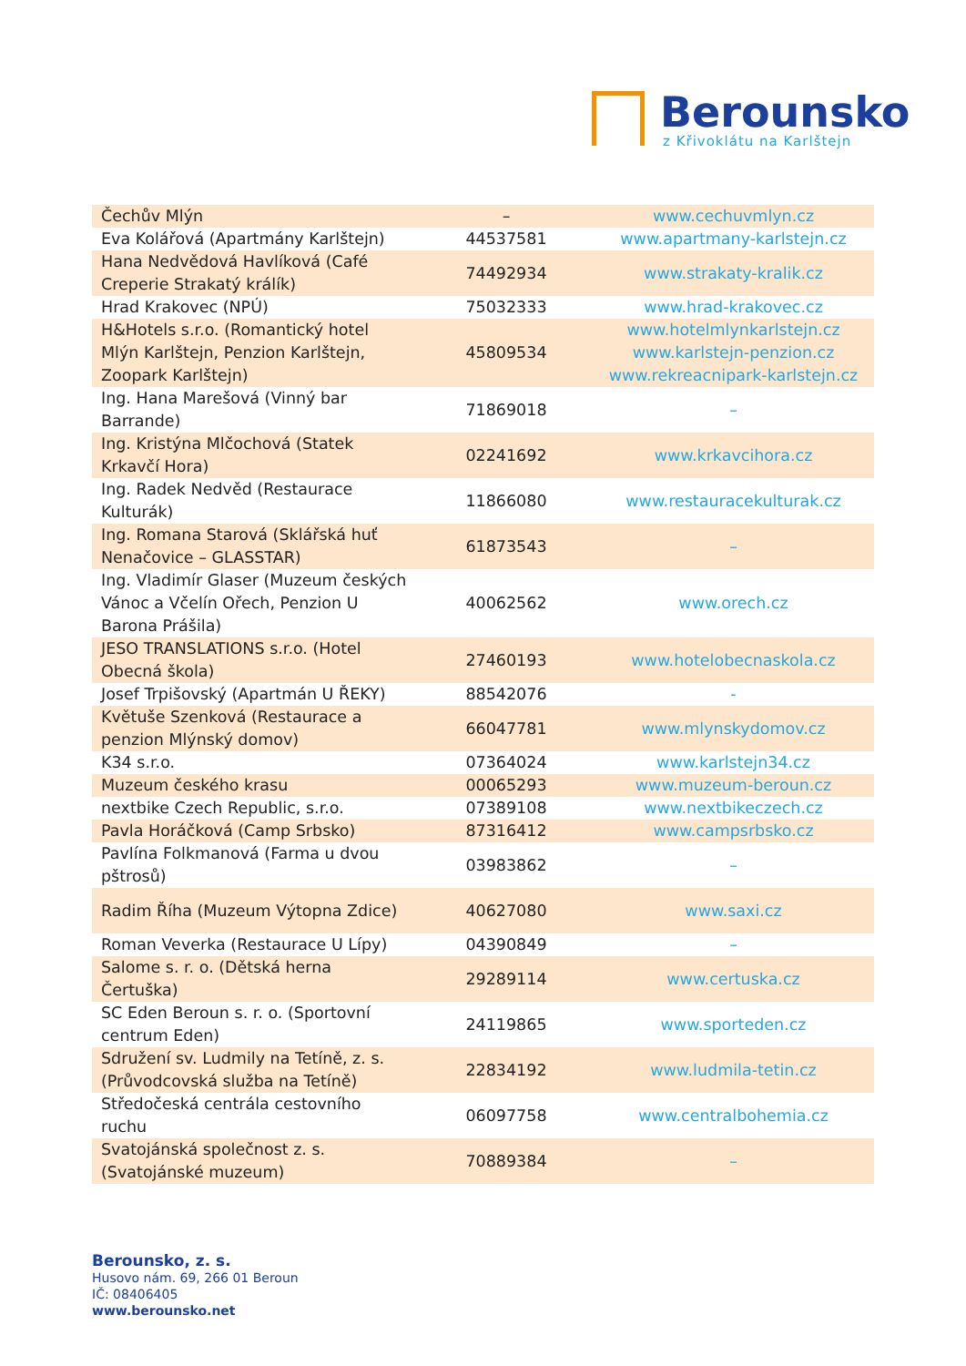Berounsko
z Křivoklátu na Karlštejn
| Čechův Mlýn | – | www.cechuvmlyn.cz |
| Eva Kolářová (Apartmány Karlštejn) | 44537581 | www.apartmany-karlstejn.cz |
| Hana Nedvědová Havlíková (Café Creperie Strakatý králík) | 74492934 | www.strakaty-kralik.cz |
| Hrad Krakovec (NPÚ) | 75032333 | www.hrad-krakovec.cz |
| H&Hotels s.r.o. (Romantický hotel Mlýn Karlštejn, Penzion Karlštejn, Zoopark Karlštejn) | 45809534 | www.hotelmlynkarlstejn.cz www.karlstejn-penzion.cz www.rekreacnipark-karlstejn.cz |
| Ing. Hana Marešová (Vinný bar Barrande) | 71869018 | – |
| Ing. Kristýna Mlčochová (Statek Krkavčí Hora) | 02241692 | www.krkavcihora.cz |
| Ing. Radek Nedvěd (Restaurace Kulturák) | 11866080 | www.restauracekulturak.cz |
| Ing. Romana Starová (Sklářská huť Nenačovice – GLASSTAR) | 61873543 | – |
| Ing. Vladimír Glaser (Muzeum českých Vánoc a Včelín Ořech, Penzion U Barona Prášila) | 40062562 | www.orech.cz |
| JESO TRANSLATIONS s.r.o. (Hotel Obecná škola) | 27460193 | www.hotelobecnaskola.cz |
| Josef Trpišovský (Apartmán U ŘEKY) | 88542076 | - |
| Květuše Szenková (Restaurace a penzion Mlýnský domov) | 66047781 | www.mlynskydomov.cz |
| K34 s.r.o. | 07364024 | www.karlstejn34.cz |
| Muzeum českého krasu | 00065293 | www.muzeum-beroun.cz |
| nextbike Czech Republic, s.r.o. | 07389108 | www.nextbikeczech.cz |
| Pavla Horáčková (Camp Srbsko) | 87316412 | www.campsrbsko.cz |
| Pavlína Folkmanová (Farma u dvou pštrosů) | 03983862 | – |
| Radim Říha (Muzeum Výtopna Zdice) | 40627080 | www.saxi.cz |
| Roman Veverka (Restaurace U Lípy) | 04390849 | – |
| Salome s. r. o. (Dětská herna Čertuška) | 29289114 | www.certuska.cz |
| SC Eden Beroun s. r. o. (Sportovní centrum Eden) | 24119865 | www.sporteden.cz |
| Sdružení sv. Ludmily na Tetíně, z. s. (Průvodcovská služba na Tetíně) | 22834192 | www.ludmila-tetin.cz |
| Středočeská centrála cestovního ruchu | 06097758 | www.centralbohemia.cz |
| Svatojánská společnost z. s. (Svatojánské muzeum) | 70889384 | – |
Berounsko, z. s.
Husovo nám. 69, 266 01 Beroun
IČ: 08406405
www.berounsko.net